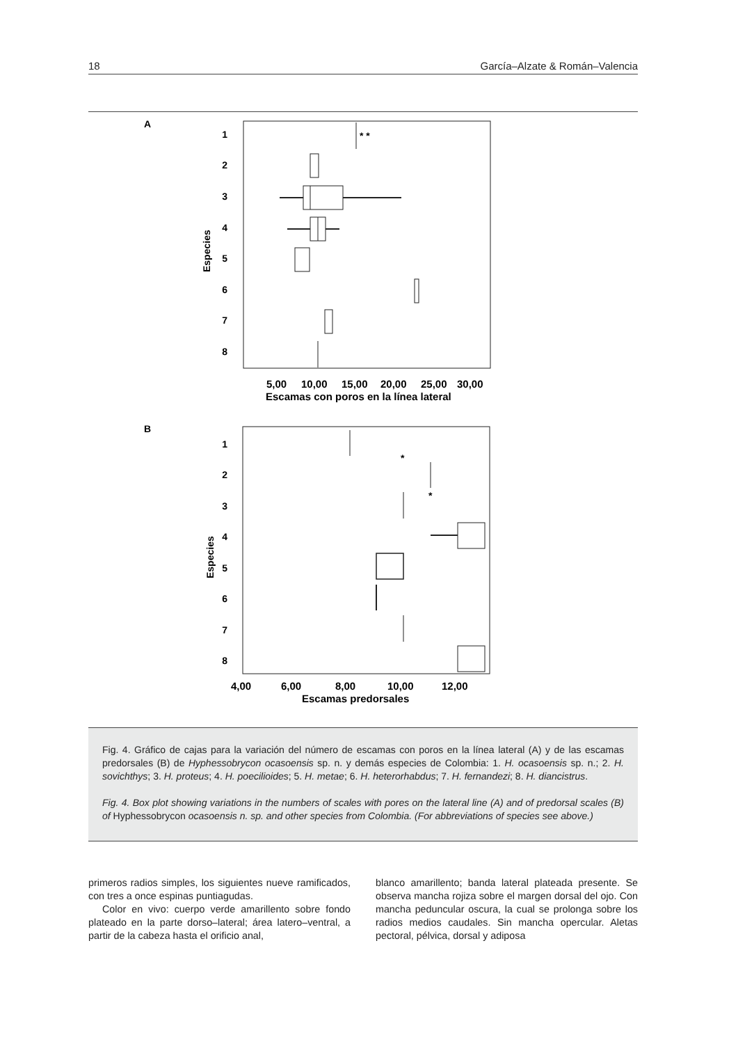18 García–Alzate & Román–Valencia
A
1
2
3
4
5
6
7
8
Especies
* *
5,00
10,00
15,00
20,00
25,00
30,00
Escamas con poros en la línea lateral
B
1
2
3
4
5
6
7
8
Especies
*
*
4,00
6,00
8,00
10,00
12,00
Escamas predorsales
Fig. 4. Gráfico de cajas para la variación del número de escamas con poros en la línea lateral (A) y de las escamas predorsales (B) de Hyphessobrycon ocasoensis sp. n. y demás especies de Colombia: 1. H. ocasoensis sp. n.; 2. H. sovichthys; 3. H. proteus; 4. H. poecilioides; 5. H. metae; 6. H. heterorhabdus; 7. H. fernandezi; 8. H. diancistrus.
Fig. 4. Box plot showing variations in the numbers of scales with pores on the lateral line (A) and of predorsal scales (B) of Hyphessobrycon ocasoensis n. sp. and other species from Colombia. (For abbreviations of species see above.)
primeros radios simples, los siguientes nueve ramificados, con tres a once espinas puntiagudas.
Color en vivo: cuerpo verde amarillento sobre fondo plateado en la parte dorso–lateral; área latero–ventral, a partir de la cabeza hasta el orificio anal,
blanco amarillento; banda lateral plateada presente. Se observa mancha rojiza sobre el margen dorsal del ojo. Con mancha peduncular oscura, la cual se prolonga sobre los radios medios caudales. Sin mancha opercular. Aletas pectoral, pélvica, dorsal y adiposa